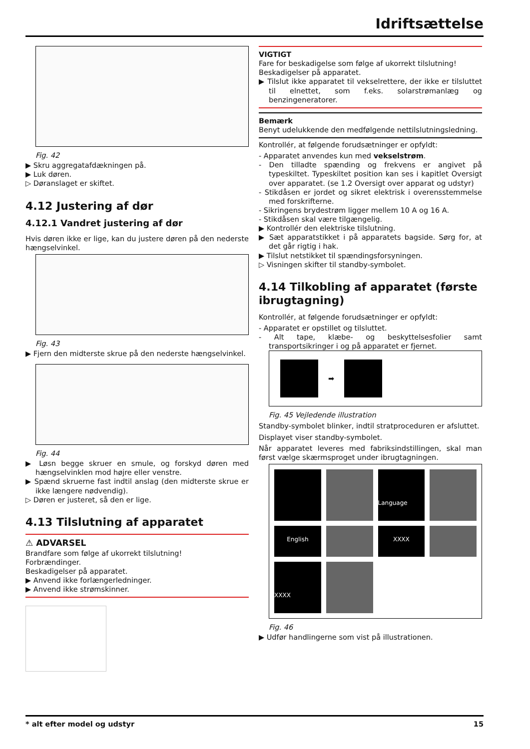Idriftsættelse
Fig. 42
▶ Skru aggregatafdækningen på.
▶ Luk døren.
▷ Døranslaget er skiftet.
4.12 Justering af dør
4.12.1 Vandret justering af dør
Hvis døren ikke er lige, kan du justere døren på den nederste hængselvinkel.
Fig. 43
▶ Fjern den midterste skrue på den nederste hængselvinkel.
Fig. 44
▶ Løsn begge skruer en smule, og forskyd døren med hængselvinklen mod højre eller venstre.
▶ Spænd skruerne fast indtil anslag (den midterste skrue er ikke længere nødvendig).
▷ Døren er justeret, så den er lige.
4.13 Tilslutning af apparatet
⚠ ADVARSEL
Brandfare som følge af ukorrekt tilslutning!
Forbrændinger.
Beskadigelser på apparatet.
▶ Anvend ikke forlængerledninger.
▶ Anvend ikke strømskinner.
VIGTIGT
Fare for beskadigelse som følge af ukorrekt tilslutning!
Beskadigelser på apparatet.
▶ Tilslut ikke apparatet til vekselrettere, der ikke er tilsluttet til elnettet, som f.eks. solarstrømanlæg og benzingeneratorer.
Bemærk
Benyt udelukkende den medfølgende nettilslutningsledning.
Kontrollér, at følgende forudsætninger er opfyldt:
- Apparatet anvendes kun med vekselstrøm.
- Den tilladte spænding og frekvens er angivet på typeskiltet. Typeskiltet position kan ses i kapitlet Oversigt over apparatet. (se 1.2 Oversigt over apparat og udstyr)
- Stikdåsen er jordet og sikret elektrisk i overensstemmelse med forskrifterne.
- Sikringens brydestrøm ligger mellem 10 A og 16 A.
- Stikdåsen skal være tilgængelig.
▶ Kontrollér den elektriske tilslutning.
▶ Sæt apparatstikket i på apparatets bagside. Sørg for, at det går rigtig i hak.
▶ Tilslut netstikket til spændingsforsyningen.
▷ Visningen skifter til standby-symbolet.
4.14 Tilkobling af apparatet (første ibrugtagning)
Kontrollér, at følgende forudsætninger er opfyldt:
- Apparatet er opstillet og tilsluttet.
- Alt tape, klæbe- og beskyttelsesfolier samt transportsikringer i og på apparatet er fjernet.
➡
Fig. 45 Vejledende illustration
Standby-symbolet blinker, indtil stratproceduren er afsluttet.
Displayet viser standby-symbolet.
Når apparatet leveres med fabriksindstillingen, skal man først vælge skærmsproget under ibrugtagningen.
Language
English
XXXX
XXXX
Fig. 46
▶ Udfør handlingerne som vist på illustrationen.
* alt efter model og udstyr 15